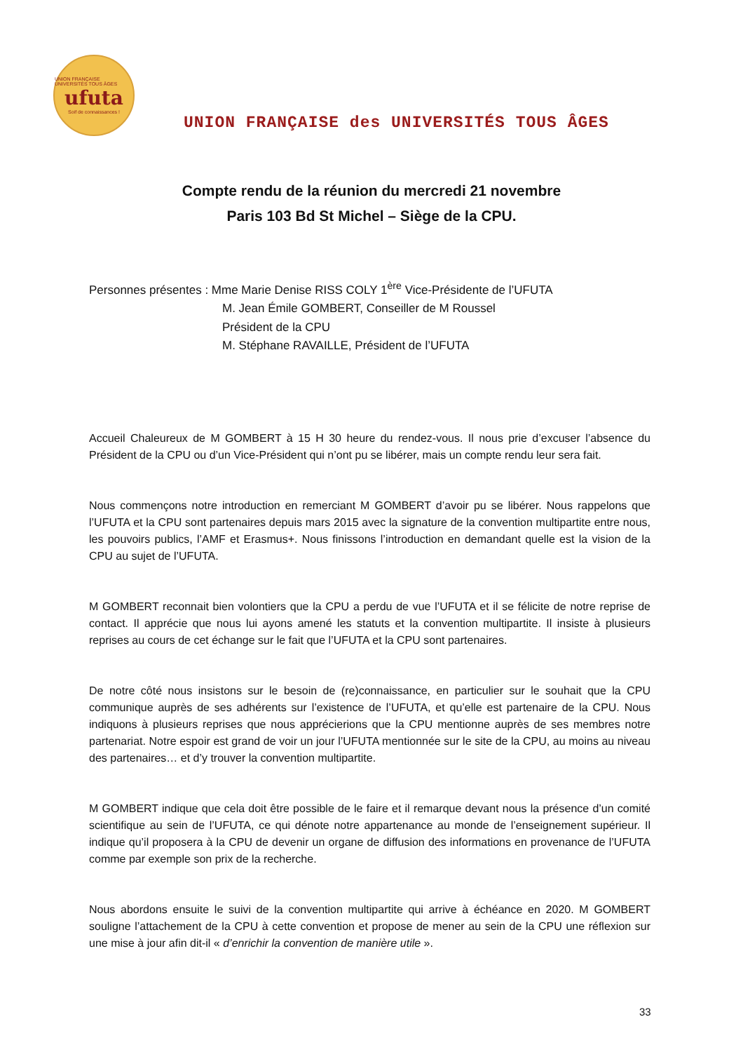UNION FRANÇAISE UNIVERSITÉS TOUS ÂGES
ufuta
Soif de connaissances !
UNION FRANÇAISE des UNIVERSITÉS TOUS ÂGES
Compte rendu de la réunion du mercredi 21 novembre
Paris 103 Bd St Michel – Siège de la CPU.
Personnes présentes : Mme Marie Denise RISS COLY 1<sup>ère</sup> Vice-Présidente de l’UFUTA
M. Jean Émile GOMBERT, Conseiller de M Roussel
Président de la CPU
M. Stéphane RAVAILLE, Président de l’UFUTA
Accueil Chaleureux de M GOMBERT à 15 H 30 heure du rendez-vous. Il nous prie d’excuser l’absence du Président de la CPU ou d’un Vice-Président qui n’ont pu se libérer, mais un compte rendu leur sera fait.
Nous commençons notre introduction en remerciant M GOMBERT d’avoir pu se libérer. Nous rappelons que l’UFUTA et la CPU sont partenaires depuis mars 2015 avec la signature de la convention multipartite entre nous, les pouvoirs publics, l’AMF et Erasmus+. Nous finissons l’introduction en demandant quelle est la vision de la CPU au sujet de l’UFUTA.
M GOMBERT reconnait bien volontiers que la CPU a perdu de vue l’UFUTA et il se félicite de notre reprise de contact. Il apprécie que nous lui ayons amené les statuts et la convention multipartite. Il insiste à plusieurs reprises au cours de cet échange sur le fait que l’UFUTA et la CPU sont partenaires.
De notre côté nous insistons sur le besoin de (re)connaissance, en particulier sur le souhait que la CPU communique auprès de ses adhérents sur l’existence de l’UFUTA, et qu’elle est partenaire de la CPU. Nous indiquons à plusieurs reprises que nous apprécierions que la CPU mentionne auprès de ses membres notre partenariat. Notre espoir est grand de voir un jour l’UFUTA mentionnée sur le site de la CPU, au moins au niveau des partenaires… et d’y trouver la convention multipartite.
M GOMBERT indique que cela doit être possible de le faire et il remarque devant nous la présence d’un comité scientifique au sein de l’UFUTA, ce qui dénote notre appartenance au monde de l’enseignement supérieur. Il indique qu’il proposera à la CPU de devenir un organe de diffusion des informations en provenance de l’UFUTA comme par exemple son prix de la recherche.
Nous abordons ensuite le suivi de la convention multipartite qui arrive à échéance en 2020. M GOMBERT souligne l’attachement de la CPU à cette convention et propose de mener au sein de la CPU une réflexion sur une mise à jour afin dit-il « d’enrichir la convention de manière utile ».
33